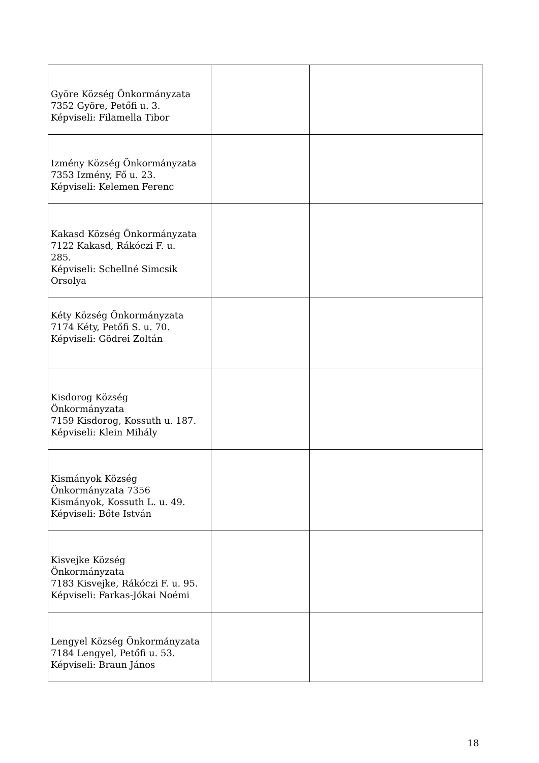| Györe Község Önkormányzata 7352 Györe, Petőfi u. 3. Képviseli: Filamella Tibor | | |
| Izmény Község Önkormányzata 7353 Izmény, Fő u. 23. Képviseli: Kelemen Ferenc | | |
| Kakasd Község Önkormányzata 7122 Kakasd, Rákóczi F. u. 285. Képviseli: Schellné Simcsik Orsolya | | |
| Kéty Község Önkormányzata 7174 Kéty, Petőfi S. u. 70. Képviseli: Gödrei Zoltán | | |
| Kisdorog Község Önkormányzata 7159 Kisdorog, Kossuth u. 187. Képviseli: Klein Mihály | | |
| Kismányok Község Önkormányzata 7356 Kismányok, Kossuth L. u. 49. Képviseli: Bőte István | | |
| Kisvejke Község Önkormányzata 7183 Kisvejke, Rákóczi F. u. 95. Képviseli: Farkas-Jókai Noémi | | |
| Lengyel Község Önkormányzata 7184 Lengyel, Petőfi u. 53. Képviseli: Braun János | | |
18